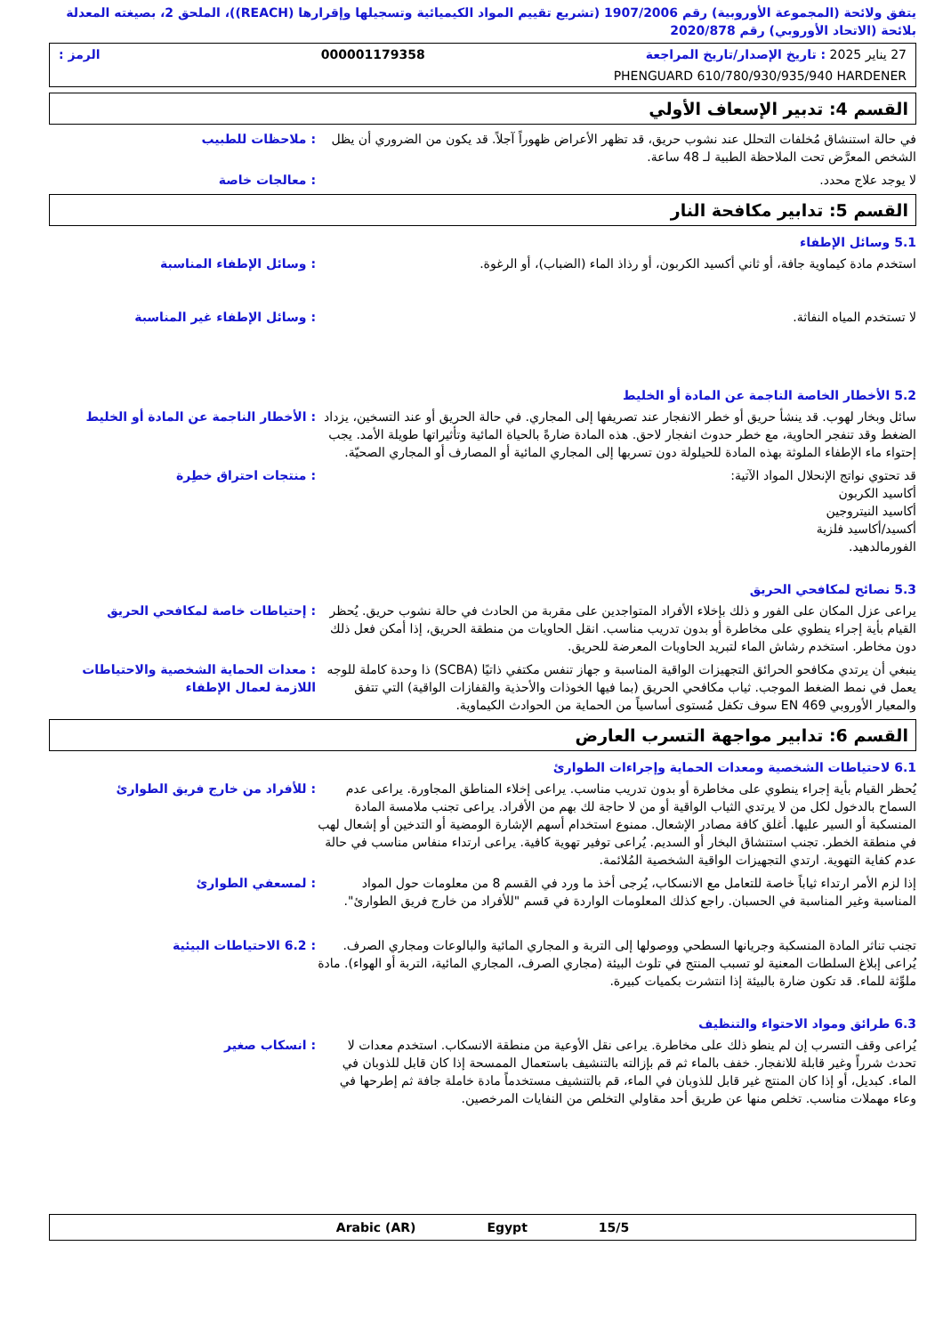يتفق ولائحة (المجموعة الأوروبية) رقم 1907/2006 (تشريع تقييم المواد الكيميائية وتسجيلها وإقرارها (REACH))، الملحق 2، بصيغته المعدلة بلائحة (الاتحاد الأوروبي) رقم 2020/878
27 يناير 2025 : تاريخ الإصدار/تاريخ المراجعة 000001179358 الرمز :
PHENGUARD 610/780/930/935/940 HARDENER
القسم 4: تدبير الإسعاف الأولي
في حالة استنشاق مُخلفات التحلل عند نشوب حريق، قد تظهر الأعراض ظهوراً آجلاً. قد يكون من الضروري أن يظل الشخص المعرَّض تحت الملاحظة الطبية لـ 48 ساعة.
: ملاحظات للطبيب
لا يوجد علاج محدد. : معالجات خاصة
القسم 5: تدابير مكافحة النار
5.1 وسائل الإطفاء
استخدم مادة كيماوية جافة، أو ثاني أكسيد الكربون، أو رذاذ الماء (الضباب)، أو الرغوة.
: وسائل الإطفاء المناسبة
لا تستخدم المياه النفاثة. : وسائل الإطفاء غير المناسبة
5.2 الأخطار الخاصة الناجمة عن المادة أو الخليط
سائل وبخار لهوب. قد ينشأ حريق أو خطر الانفجار عند تصريفها إلى المجاري. في حالة الحريق أو عند التسخين، يزداد الضغط وقد تنفجر الحاوية، مع خطر حدوث انفجار لاحق. هذه المادة ضارةً بالحياة المائية وتأثيراتها طويلة الأمد. يجب إحتواء ماء الإطفاء الملوثة بهذه المادة للحيلولة دون تسربها إلى المجاري المائية أو المصارف أو المجاري الصحيّة.
: الأخطار الناجمة عن المادة أو الخليط
قد تحتوي نواتج الإنحلال المواد الآتية:
أكاسيد الكربون
أكاسيد النيتروجين
أكسيد/أكاسيد فلزية
الفورمالدهيد.
: منتجات احتراق خطِرة
5.3 نصائح لمكافحي الحريق
يراعى عزل المكان على الفور و ذلك بإخلاء الأفراد المتواجدين على مقربة من الحادث في حالة نشوب حريق. يُحظر القيام بأية إجراء ينطوي على مخاطرة أو بدون تدريب مناسب. انقل الحاويات من منطقة الحريق، إذا أمكن فعل ذلك دون مخاطر. استخدم رشاش الماء لتبريد الحاويات المعرضة للحريق.
: إحتياطات خاصة لمكافحي الحريق
ينبغي أن يرتدي مكافحو الحرائق التجهيزات الواقية المناسبة و جهاز تنفس مكتفي ذاتيًا (SCBA) ذا وحدة كاملة للوجه يعمل في نمط الضغط الموجب. ثياب مكافحي الحريق (بما فيها الخوذات والأحذية والقفازات الواقية) التي تتفق والمعيار الأوروبي EN 469 سوف تكفل مُستوى أساسياً من الحماية من الحوادث الكيماوية.
: معدات الحماية الشخصية والاحتياطات اللازمة لعمال الإطفاء
القسم 6: تدابير مواجهة التسرب العارض
6.1 لاحتياطات الشخصية ومعدات الحماية وإجراءات الطوارئ
يُحظر القيام بأية إجراء ينطوي على مخاطرة أو بدون تدريب مناسب. يراعى إخلاء المناطق المجاورة. يراعى عدم السماح بالدخول لكل من لا يرتدي الثياب الواقية أو من لا حاجة لك بهم من الأفراد. يراعى تجنب ملامسة المادة المنسكبة أو السير عليها. أغلق كافة مصادر الإشعال. ممنوع استخدام أسهم الإشارة الومضية أو التدخين أو إشعال لهب في منطقة الخطر. تجنب استنشاق البخار أو السديم. يُراعى توفير تهوية كافية. يراعى ارتداء منفاس مناسب في حالة عدم كفاية التهوية. ارتدي التجهيزات الواقية الشخصية المُلائمة.
: للأفراد من خارج فريق الطوارئ
إذا لزم الأمر ارتداء ثياباً خاصة للتعامل مع الانسكاب، يُرجى أخذ ما ورد في القسم 8 من معلومات حول المواد المناسبة وغير المناسبة في الحسبان. راجع كذلك المعلومات الواردة في قسم "للأفراد من خارج فريق الطوارئ".
: لمسعفي الطوارئ
تجنب تناثر المادة المنسكبة وجريانها السطحي ووصولها إلى التربة و المجاري المائية والبالوعات ومجاري الصرف. يُراعى إبلاغ السلطات المعنية لو تسبب المنتج في تلوث البيئة (مجاري الصرف، المجاري المائية، التربة أو الهواء). مادة ملوِّثة للماء. قد تكون ضارة بالبيئة إذا انتشرت بكميات كبيرة.
: 6.2 الاحتياطات البيئية
6.3 طرائق ومواد الاحتواء والتنظيف
يُراعى وقف التسرب إن لم ينطو ذلك على مخاطرة. يراعى نقل الأوعية من منطقة الانسكاب. استخدم معدات لا تحدث شرراً وغير قابلة للانفجار. خفف بالماء ثم قم بإزالته بالتنشيف باستعمال الممسحة إذا كان قابل للذوبان في الماء. كبديل، أو إذا كان المنتج غير قابل للذوبان في الماء، قم بالتنشيف مستخدماً مادة خاملة جافة ثم إطرحها في وعاء مهملات مناسب. تخلص منها عن طريق أحد مقاولي التخلص من النفايات المرخصين.
: انسكاب صغير
15/5 Egypt Arabic (AR)